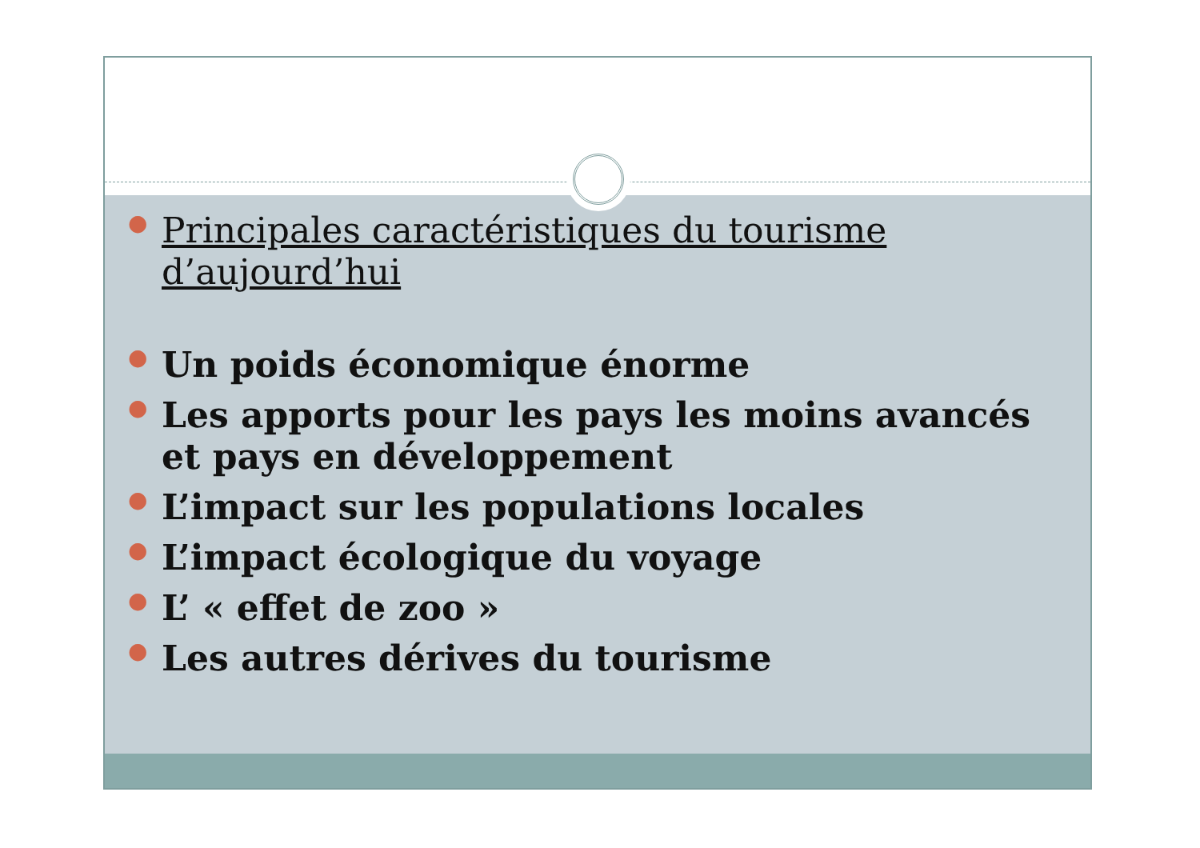●
Principales caractéristiques du tourisme d’aujourd’hui
●
Un poids économique énorme
●
Les apports pour les pays les moins avancés et pays en développement
●
L’impact sur les populations locales
●
L’impact écologique du voyage
●
L’ « effet de zoo »
●
Les autres dérives du tourisme